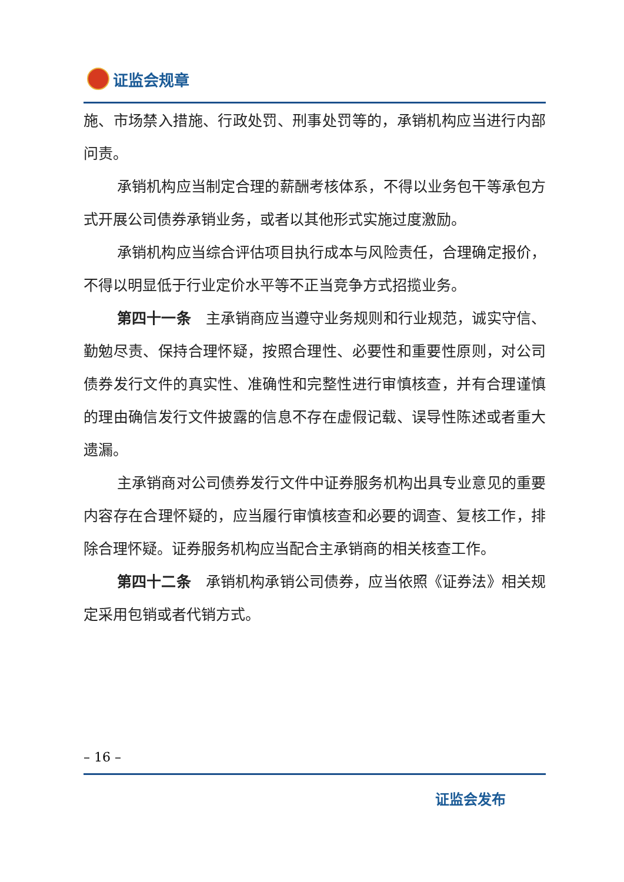证监会规章
施、市场禁入措施、行政处罚、刑事处罚等的，承销机构应当进行内部问责。
承销机构应当制定合理的薪酬考核体系，不得以业务包干等承包方式开展公司债券承销业务，或者以其他形式实施过度激励。
承销机构应当综合评估项目执行成本与风险责任，合理确定报价，不得以明显低于行业定价水平等不正当竞争方式招揽业务。
第四十一条　主承销商应当遵守业务规则和行业规范，诚实守信、勤勉尽责、保持合理怀疑，按照合理性、必要性和重要性原则，对公司债券发行文件的真实性、准确性和完整性进行审慎核查，并有合理谨慎的理由确信发行文件披露的信息不存在虚假记载、误导性陈述或者重大遗漏。
主承销商对公司债券发行文件中证券服务机构出具专业意见的重要内容存在合理怀疑的，应当履行审慎核查和必要的调查、复核工作，排除合理怀疑。证券服务机构应当配合主承销商的相关核查工作。
第四十二条　承销机构承销公司债券，应当依照《证券法》相关规定采用包销或者代销方式。
– 16 –
证监会发布